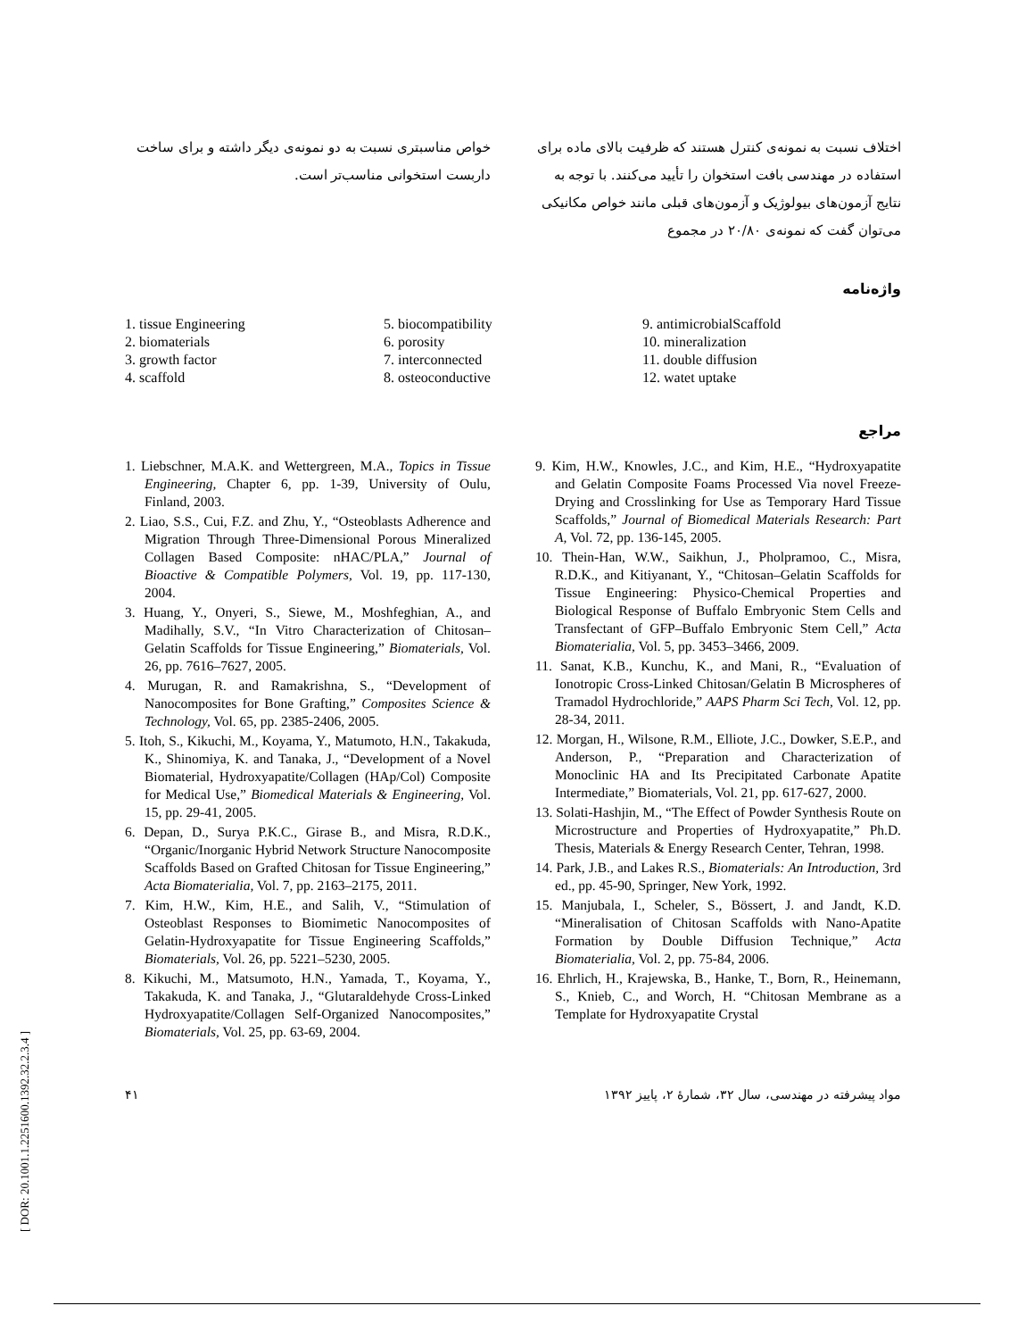اختلاف نسبت به نمونه‌ی کنترل هستند که ظرفیت بالای ماده برای استفاده در مهندسی بافت استخوان را تأیید می‌کنند. با توجه به نتایج آزمون‌های بیولوژیک و آزمون‌های قبلی مانند خواص مکانیکی می‌توان گفت که نمونه‌ی ۲۰/۸۰ در مجموع
خواص مناسبتری نسبت به دو نمونه‌ی دیگر داشته و برای ساخت داربست استخوانی مناسب‌تر است.
واژه‌نامه
1. tissue Engineering
2. biomaterials
3. growth factor
4. scaffold
5. biocompatibility
6. porosity
7. interconnected
8. osteoconductive
9. antimicrobialScaffold
10. mineralization
11. double diffusion
12. watet uptake
مراجع
1. Liebschner, M.A.K. and Wettergreen, M.A., Topics in Tissue Engineering, Chapter 6, pp. 1-39, University of Oulu, Finland, 2003.
2. Liao, S.S., Cui, F.Z. and Zhu, Y., “Osteoblasts Adherence and Migration Through Three-Dimensional Porous Mineralized Collagen Based Composite: nHAC/PLA,” Journal of Bioactive & Compatible Polymers, Vol. 19, pp. 117-130, 2004.
3. Huang, Y., Onyeri, S., Siewe, M., Moshfeghian, A., and Madihally, S.V., “In Vitro Characterization of Chitosan–Gelatin Scaffolds for Tissue Engineering,” Biomaterials, Vol. 26, pp. 7616–7627, 2005.
4. Murugan, R. and Ramakrishna, S., “Development of Nanocomposites for Bone Grafting,” Composites Science & Technology, Vol. 65, pp. 2385-2406, 2005.
5. Itoh, S., Kikuchi, M., Koyama, Y., Matumoto, H.N., Takakuda, K., Shinomiya, K. and Tanaka, J., “Development of a Novel Biomaterial, Hydroxyapatite/Collagen (HAp/Col) Composite for Medical Use,” Biomedical Materials & Engineering, Vol. 15, pp. 29-41, 2005.
6. Depan, D., Surya P.K.C., Girase B., and Misra, R.D.K., “Organic/Inorganic Hybrid Network Structure Nanocomposite Scaffolds Based on Grafted Chitosan for Tissue Engineering,” Acta Biomaterialia, Vol. 7, pp. 2163–2175, 2011.
7. Kim, H.W., Kim, H.E., and Salih, V., “Stimulation of Osteoblast Responses to Biomimetic Nanocomposites of Gelatin-Hydroxyapatite for Tissue Engineering Scaffolds,” Biomaterials, Vol. 26, pp. 5221–5230, 2005.
8. Kikuchi, M., Matsumoto, H.N., Yamada, T., Koyama, Y., Takakuda, K. and Tanaka, J., “Glutaraldehyde Cross-Linked Hydroxyapatite/Collagen Self-Organized Nanocomposites,” Biomaterials, Vol. 25, pp. 63-69, 2004.
9. Kim, H.W., Knowles, J.C., and Kim, H.E., “Hydroxyapatite and Gelatin Composite Foams Processed Via novel Freeze-Drying and Crosslinking for Use as Temporary Hard Tissue Scaffolds,” Journal of Biomedical Materials Research: Part A, Vol. 72, pp. 136-145, 2005.
10. Thein-Han, W.W., Saikhun, J., Pholpramoo, C., Misra, R.D.K., and Kitiyanant, Y., “Chitosan–Gelatin Scaffolds for Tissue Engineering: Physico-Chemical Properties and Biological Response of Buffalo Embryonic Stem Cells and Transfectant of GFP–Buffalo Embryonic Stem Cell,” Acta Biomaterialia, Vol. 5, pp. 3453–3466, 2009.
11. Sanat, K.B., Kunchu, K., and Mani, R., “Evaluation of Ionotropic Cross-Linked Chitosan/Gelatin B Microspheres of Tramadol Hydrochloride,” AAPS Pharm Sci Tech, Vol. 12, pp. 28-34, 2011.
12. Morgan, H., Wilsone, R.M., Elliote, J.C., Dowker, S.E.P., and Anderson, P., “Preparation and Characterization of Monoclinic HA and Its Precipitated Carbonate Apatite Intermediate,” Biomaterials, Vol. 21, pp. 617-627, 2000.
13. Solati-Hashjin, M., “The Effect of Powder Synthesis Route on Microstructure and Properties of Hydroxyapatite,” Ph.D. Thesis, Materials & Energy Research Center, Tehran, 1998.
14. Park, J.B., and Lakes R.S., Biomaterials: An Introduction, 3rd ed., pp. 45-90, Springer, New York, 1992.
15. Manjubala, I., Scheler, S., Bössert, J. and Jandt, K.D. “Mineralisation of Chitosan Scaffolds with Nano-Apatite Formation by Double Diffusion Technique,” Acta Biomaterialia, Vol. 2, pp. 75-84, 2006.
16. Ehrlich, H., Krajewska, B., Hanke, T., Born, R., Heinemann, S., Knieb, C., and Worch, H. “Chitosan Membrane as a Template for Hydroxyapatite Crystal
مواد پیشرفته در مهندسی، سال ۳۲، شمارهٔ ۲، پاییز ۱۳۹۲ ۴۱
[ DOR: 20.1001.1.2251600.1392.32.2.3.4 ]